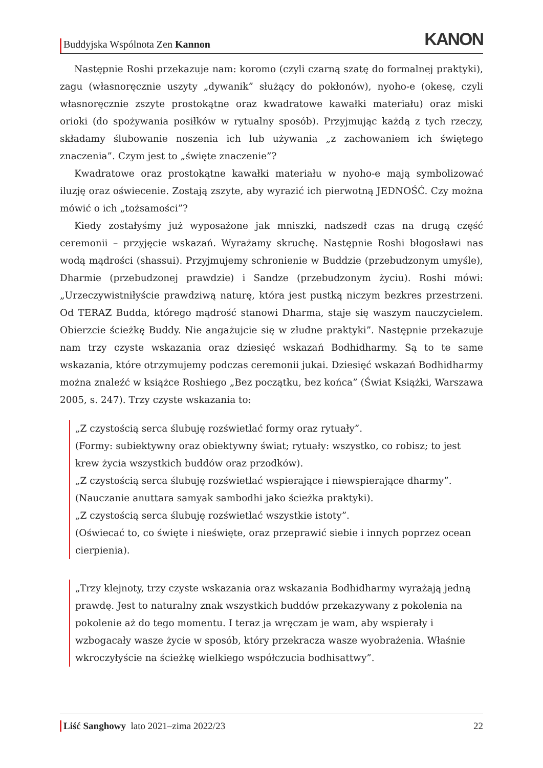Buddyjska Wspólnota Zen Kannon
KANON
Następnie Roshi przekazuje nam: koromo (czyli czarną szatę do formalnej praktyki), zagu (własnoręcznie uszyty „dywanik” służący do pokłonów), nyoho-e (okesę, czyli własnoręcznie zszyte prostokątne oraz kwadratowe kawałki materiału) oraz miski orioki (do spożywania posiłków w rytualny sposób). Przyjmując każdą z tych rzeczy, składamy ślubowanie noszenia ich lub używania „z zachowaniem ich świętego znaczenia”. Czym jest to „święte znaczenie”?
Kwadratowe oraz prostokątne kawałki materiału w nyoho-e mają symbolizować iluzję oraz oświecenie. Zostają zszyte, aby wyrazić ich pierwotną JEDNOŚĆ. Czy można mówić o ich „tożsamości”?
Kiedy zostałyśmy już wyposażone jak mniszki, nadszedł czas na drugą część ceremonii – przyjęcie wskazań. Wyrażamy skruchę. Następnie Roshi błogosławi nas wodą mądrości (shassui). Przyjmujemy schronienie w Buddzie (przebudzonym umyśle), Dharmie (przebudzonej prawdzie) i Sandze (przebudzonym życiu). Roshi mówi: „Urzeczywistniłyście prawdziwą naturę, która jest pustką niczym bezkres przestrzeni. Od TERAZ Budda, którego mądrość stanowi Dharma, staje się waszym nauczycielem. Obierzcie ścieżkę Buddy. Nie angażujcie się w złudne praktyki”. Następnie przekazuje nam trzy czyste wskazania oraz dziesięć wskazań Bodhidharmy. Są to te same wskazania, które otrzymujemy podczas ceremonii jukai. Dziesięć wskazań Bodhidharmy można znaleźć w książce Roshiego „Bez początku, bez końca” (Świat Książki, Warszawa 2005, s. 247). Trzy czyste wskazania to:
„Z czystością serca ślubuję rozświetlać formy oraz rytuały”.
(Formy: subiektywny oraz obiektywny świat; rytuały: wszystko, co robisz; to jest krew życia wszystkich buddów oraz przodków).
„Z czystością serca ślubuję rozświetlać wspierające i niewspierające dharmy”.
(Nauczanie anuttara samyak sambodhi jako ścieżka praktyki).
„Z czystością serca ślubuję rozświetlać wszystkie istoty”.
(Oświecać to, co święte i nieświęte, oraz przeprawić siebie i innych poprzez ocean cierpienia).
„Trzy klejnoty, trzy czyste wskazania oraz wskazania Bodhidharmy wyrażają jedną prawdę. Jest to naturalny znak wszystkich buddów przekazywany z pokolenia na pokolenie aż do tego momentu. I teraz ja wręczam je wam, aby wspierały i wzbogacały wasze życie w sposób, który przekracza wasze wyobrażenia. Właśnie wkroczyłyście na ścieżkę wielkiego współczucia bodhisattwy”.
Liść Sanghowy lato 2021–zima 2022/23
22